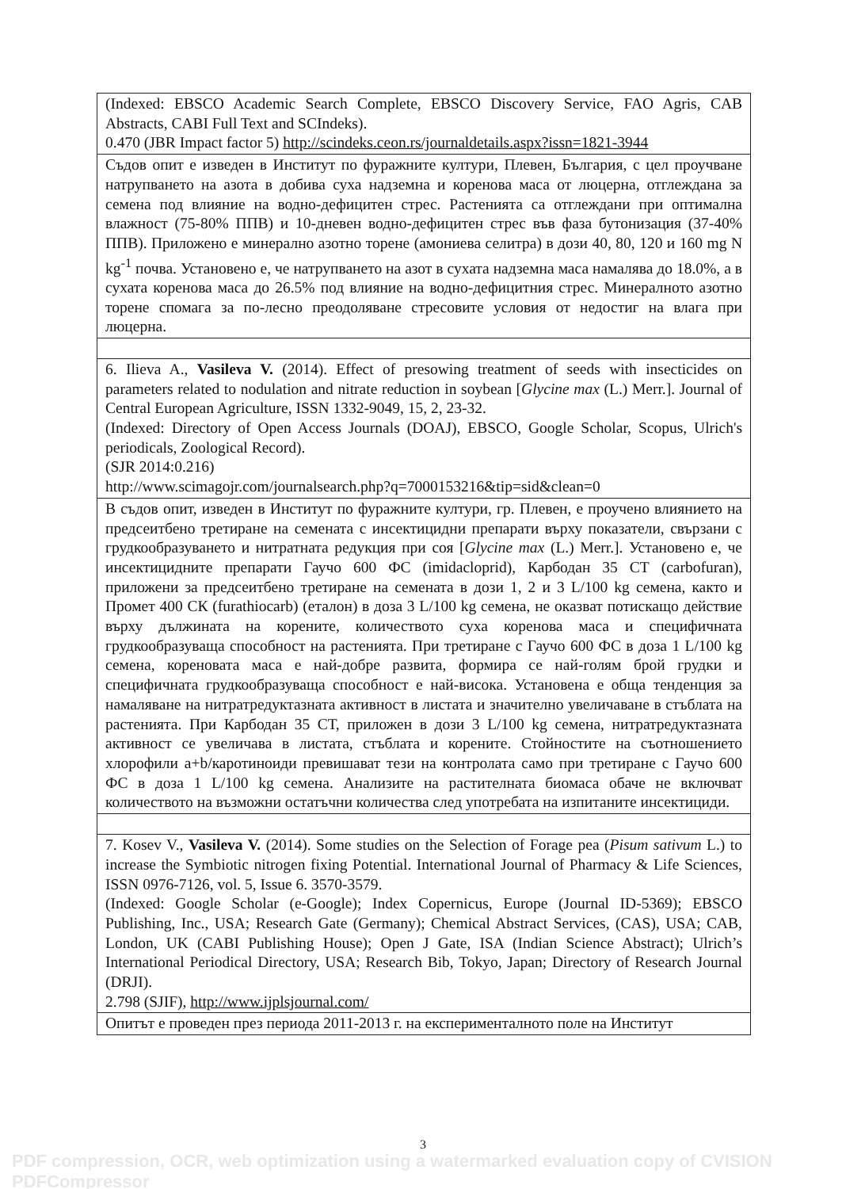| (Indexed: EBSCO Academic Search Complete, EBSCO Discovery Service, FAO Agris, CAB Abstracts, CABI Full Text and SCIndeks). 0.470 (JBR Impact factor 5) http://scindeks.ceon.rs/journaldetails.aspx?issn=1821-3944 |
| Съдов опит е изведен в Институт по фуражните култури, Плевен, България, с цел проучване натрупването на азота в добива суха надземна и коренова маса от люцерна, отглеждана за семена под влияние на водно-дефицитен стрес. Растенията са отглеждани при оптимална влажност (75-80% ППВ) и 10-дневен водно-дефицитен стрес във фаза бутонизация (37-40% ППВ). Приложено е минерално азотно торене (амониева селитра) в дози 40, 80, 120 и 160 mg N kg<sup>-1</sup> почва. Установено е, че натрупването на азот в сухата надземна маса намалява до 18.0%, а в сухата коренова маса до 26.5% под влияние на водно-дефицитния стрес. Минералното азотно торене спомага за по-лесно преодоляване стресовите условия от недостиг на влага при люцерна. |
| 6. Ilieva A., Vasileva V. (2014). Effect of presowing treatment of seeds with insecticides on parameters related to nodulation and nitrate reduction in soybean [ Glycine max (L.) Merr.]. Journal of Central European Agriculture, ISSN 1332-9049, 15, 2, 23-32. (Indexed: Directory of Open Access Journals (DOAJ), EBSCO, Google Scholar, Scopus, Ulrich's periodicals, Zoological Record). (SJR 2014:0.216) http://www.scimagojr.com/journalsearch.php?q=7000153216&tip=sid&clean=0 |
| В съдов опит, изведен в Институт по фуражните култури, гр. Плевен, е проучено влиянието на предсеитбено третиране на семената с инсектицидни препарати върху показатели, свързани с грудкообразуването и нитратната редукция при соя [ Glycine max (L.) Merr.]. Установено е, че инсектицидните препарати Гаучо 600 ФС (imidacloprid), Карбодан 35 СТ (carbofuran), приложени за предсеитбено третиране на семената в дози 1, 2 и 3 L/100 kg семена, както и Промет 400 СК (furathiocarb) (еталон) в доза 3 L/100 kg семена, не оказват потискащо действие върху дължината на корените, количеството суха коренова маса и специфичната грудкообразуваща способност на растенията. При третиране с Гаучо 600 ФС в доза 1 L/100 kg семена, кореновата маса е най-добре развита, формира се най-голям брой грудки и специфичната грудкообразуваща способност е най-висока. Установена е обща тенденция за намаляване на нитратредуктазната активност в листата и значително увеличаване в стъблата на растенията. При Карбодан 35 СТ, приложен в дози 3 L/100 kg семена, нитратредуктазната активност се увеличава в листата, стъблата и корените. Стойностите на съотношението хлорофили a+b/каротиноиди превишават тези на контролата само при третиране с Гаучо 600 ФС в доза 1 L/100 kg семена. Анализите на растителната биомаса обаче не включват количеството на възможни остатъчни количества след употребата на изпитаните инсектициди. |
| 7. Kosev V., Vasileva V. (2014). Some studies on the Selection of Forage pea ( Pisum sativum L.) to increase the Symbiotic nitrogen fixing Potential. International Journal of Pharmacy & Life Sciences, ISSN 0976-7126, vol. 5, Issue 6. 3570-3579. (Indexed: Google Scholar (e-Google); Index Copernicus, Europe (Journal ID-5369); EBSCO Publishing, Inc., USA; Research Gate (Germany); Chemical Abstract Services, (CAS), USA; CAB, London, UK (CABI Publishing House); Open J Gate, ISA (Indian Science Abstract); Ulrich’s International Periodical Directory, USA; Research Bib, Tokyo, Japan; Directory of Research Journal (DRJI). 2.798 (SJIF), http://www.ijplsjournal.com/ |
| Опитът е проведен през периода 2011-2013 г. на експерименталното поле на Институт |
3
PDF compression, OCR, web optimization using a watermarked evaluation copy of CVISION PDFCompressor